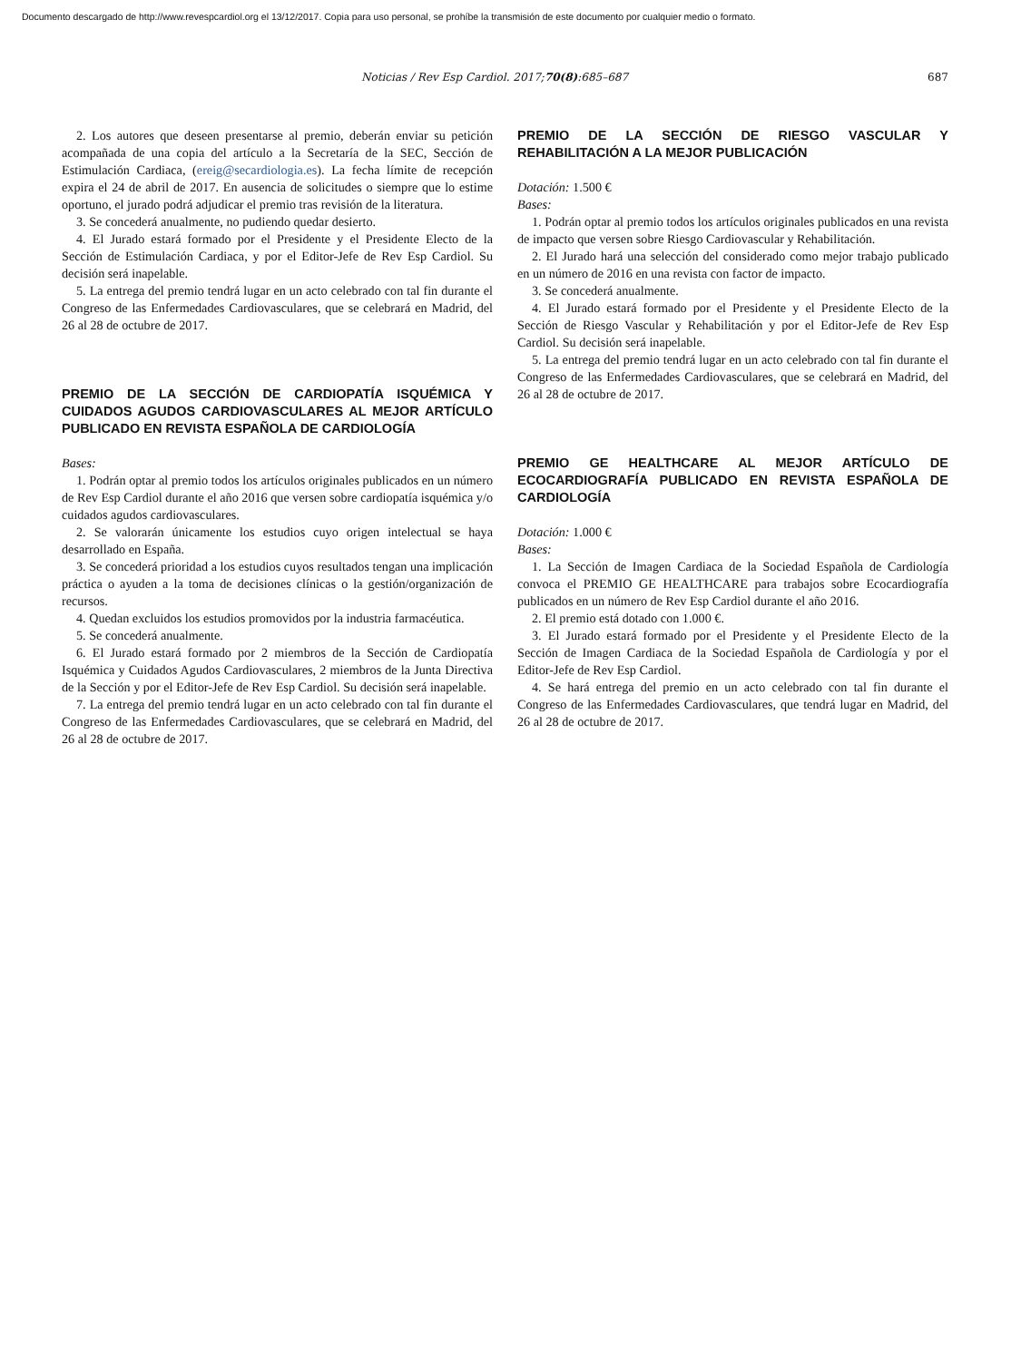Documento descargado de http://www.revespcardiol.org el 13/12/2017. Copia para uso personal, se prohíbe la transmisión de este documento por cualquier medio o formato.
Noticias / Rev Esp Cardiol. 2017;70(8):685–687 687
2. Los autores que deseen presentarse al premio, deberán enviar su petición acompañada de una copia del artículo a la Secretaría de la SEC, Sección de Estimulación Cardiaca, (ereig@secardiologia.es). La fecha límite de recepción expira el 24 de abril de 2017. En ausencia de solicitudes o siempre que lo estime oportuno, el jurado podrá adjudicar el premio tras revisión de la literatura.
3. Se concederá anualmente, no pudiendo quedar desierto.
4. El Jurado estará formado por el Presidente y el Presidente Electo de la Sección de Estimulación Cardiaca, y por el Editor-Jefe de Rev Esp Cardiol. Su decisión será inapelable.
5. La entrega del premio tendrá lugar en un acto celebrado con tal fin durante el Congreso de las Enfermedades Cardiovasculares, que se celebrará en Madrid, del 26 al 28 de octubre de 2017.
PREMIO DE LA SECCIÓN DE CARDIOPATÍA ISQUÉMICA Y CUIDADOS AGUDOS CARDIOVASCULARES AL MEJOR ARTÍCULO PUBLICADO EN REVISTA ESPAÑOLA DE CARDIOLOGÍA
Bases:
1. Podrán optar al premio todos los artículos originales publicados en un número de Rev Esp Cardiol durante el año 2016 que versen sobre cardiopatía isquémica y/o cuidados agudos cardiovasculares.
2. Se valorarán únicamente los estudios cuyo origen intelectual se haya desarrollado en España.
3. Se concederá prioridad a los estudios cuyos resultados tengan una implicación práctica o ayuden a la toma de decisiones clínicas o la gestión/organización de recursos.
4. Quedan excluidos los estudios promovidos por la industria farmacéutica.
5. Se concederá anualmente.
6. El Jurado estará formado por 2 miembros de la Sección de Cardiopatía Isquémica y Cuidados Agudos Cardiovasculares, 2 miembros de la Junta Directiva de la Sección y por el Editor-Jefe de Rev Esp Cardiol. Su decisión será inapelable.
7. La entrega del premio tendrá lugar en un acto celebrado con tal fin durante el Congreso de las Enfermedades Cardiovasculares, que se celebrará en Madrid, del 26 al 28 de octubre de 2017.
PREMIO DE LA SECCIÓN DE RIESGO VASCULAR Y REHABILITACIÓN A LA MEJOR PUBLICACIÓN
Dotación: 1.500 €
Bases:
1. Podrán optar al premio todos los artículos originales publicados en una revista de impacto que versen sobre Riesgo Cardiovascular y Rehabilitación.
2. El Jurado hará una selección del considerado como mejor trabajo publicado en un número de 2016 en una revista con factor de impacto.
3. Se concederá anualmente.
4. El Jurado estará formado por el Presidente y el Presidente Electo de la Sección de Riesgo Vascular y Rehabilitación y por el Editor-Jefe de Rev Esp Cardiol. Su decisión será inapelable.
5. La entrega del premio tendrá lugar en un acto celebrado con tal fin durante el Congreso de las Enfermedades Cardiovasculares, que se celebrará en Madrid, del 26 al 28 de octubre de 2017.
PREMIO GE HEALTHCARE AL MEJOR ARTÍCULO DE ECOCARDIOGRAFÍA PUBLICADO EN REVISTA ESPAÑOLA DE CARDIOLOGÍA
Dotación: 1.000 €
Bases:
1. La Sección de Imagen Cardiaca de la Sociedad Española de Cardiología convoca el PREMIO GE HEALTHCARE para trabajos sobre Ecocardiografía publicados en un número de Rev Esp Cardiol durante el año 2016.
2. El premio está dotado con 1.000 €.
3. El Jurado estará formado por el Presidente y el Presidente Electo de la Sección de Imagen Cardiaca de la Sociedad Española de Cardiología y por el Editor-Jefe de Rev Esp Cardiol.
4. Se hará entrega del premio en un acto celebrado con tal fin durante el Congreso de las Enfermedades Cardiovasculares, que tendrá lugar en Madrid, del 26 al 28 de octubre de 2017.